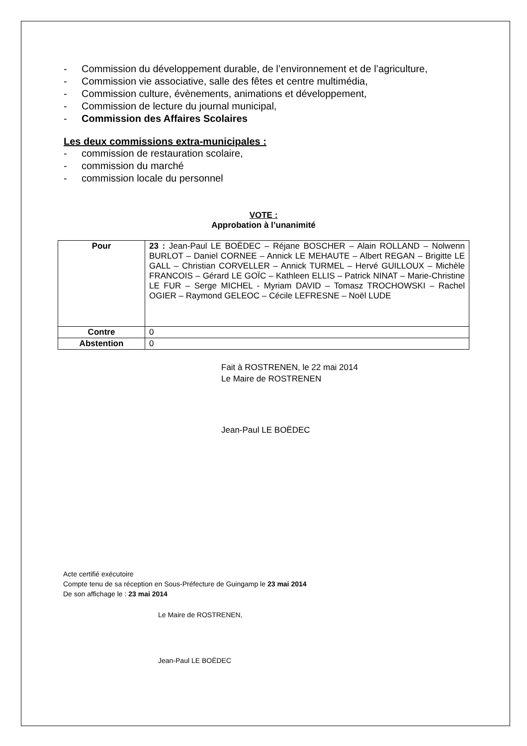- Commission du développement durable, de l’environnement et de l’agriculture,
- Commission vie associative, salle des fêtes et centre multimédia,
- Commission culture, évènements, animations et développement,
- Commission de lecture du journal municipal,
- Commission des Affaires Scolaires
Les deux commissions extra-municipales :
- commission de restauration scolaire,
- commission du marché
- commission locale du personnel
VOTE :
Approbation à l’unanimité
| Pour | 23 : Jean-Paul LE BOËDEC – Réjane BOSCHER – Alain ROLLAND – Nolwenn BURLOT – Daniel CORNEE – Annick LE MEHAUTE – Albert REGAN – Brigitte LE GALL – Christian CORVELLER – Annick TURMEL – Hervé GUILLOUX – Michèle FRANCOIS – Gérard LE GOÏC – Kathleen ELLIS – Patrick NINAT – Marie-Christine LE FUR – Serge MICHEL - Myriam DAVID – Tomasz TROCHOWSKI – Rachel OGIER – Raymond GELEOC – Cécile LEFRESNE – Noël LUDE |
| Contre | 0 |
| Abstention | 0 |
Fait à ROSTRENEN, le 22 mai 2014
Le Maire de ROSTRENEN
Jean-Paul LE BOËDEC
Acte certifié exécutoire
Compte tenu de sa réception en Sous-Préfecture de Guingamp le 23 mai 2014
De son affichage le : 23 mai 2014
Le Maire de ROSTRENEN,
Jean-Paul LE BOËDEC